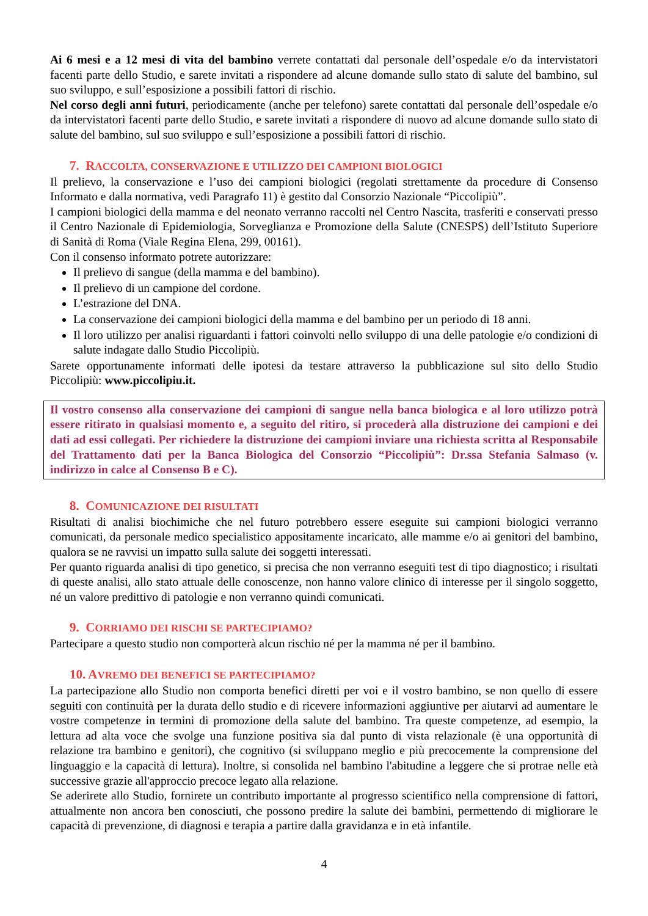Ai 6 mesi e a 12 mesi di vita del bambino verrete contattati dal personale dell’ospedale e/o da intervistatori facenti parte dello Studio, e sarete invitati a rispondere ad alcune domande sullo stato di salute del bambino, sul suo sviluppo, e sull’esposizione a possibili fattori di rischio.
Nel corso degli anni futuri, periodicamente (anche per telefono) sarete contattati dal personale dell’ospedale e/o da intervistatori facenti parte dello Studio, e sarete invitati a rispondere di nuovo ad alcune domande sullo stato di salute del bambino, sul suo sviluppo e sull’esposizione a possibili fattori di rischio.
7. RACCOLTA, CONSERVAZIONE E UTILIZZO DEI CAMPIONI BIOLOGICI
Il prelievo, la conservazione e l’uso dei campioni biologici (regolati strettamente da procedure di Consenso Informato e dalla normativa, vedi Paragrafo 11) è gestito dal Consorzio Nazionale “Piccolipiù”.
I campioni biologici della mamma e del neonato verranno raccolti nel Centro Nascita, trasferiti e conservati presso il Centro Nazionale di Epidemiologia, Sorveglianza e Promozione della Salute (CNESPS) dell’Istituto Superiore di Sanità di Roma (Viale Regina Elena, 299, 00161).
Con il consenso informato potrete autorizzare:
Il prelievo di sangue (della mamma e del bambino).
Il prelievo di un campione del cordone.
L’estrazione del DNA.
La conservazione dei campioni biologici della mamma e del bambino per un periodo di 18 anni.
Il loro utilizzo per analisi riguardanti i fattori coinvolti nello sviluppo di una delle patologie e/o condizioni di salute indagate dallo Studio Piccolipiù.
Sarete opportunamente informati delle ipotesi da testare attraverso la pubblicazione sul sito dello Studio Piccolipiù: www.piccolipiu.it.
Il vostro consenso alla conservazione dei campioni di sangue nella banca biologica e al loro utilizzo potrà essere ritirato in qualsiasi momento e, a seguito del ritiro, si procederà alla distruzione dei campioni e dei dati ad essi collegati. Per richiedere la distruzione dei campioni inviare una richiesta scritta al Responsabile del Trattamento dati per la Banca Biologica del Consorzio “Piccolipiù”: Dr.ssa Stefania Salmaso (v. indirizzo in calce al Consenso B e C).
8. COMUNICAZIONE DEI RISULTATI
Risultati di analisi biochimiche che nel futuro potrebbero essere eseguite sui campioni biologici verranno comunicati, da personale medico specialistico appositamente incaricato, alle mamme e/o ai genitori del bambino, qualora se ne ravvisi un impatto sulla salute dei soggetti interessati.
Per quanto riguarda analisi di tipo genetico, si precisa che non verranno eseguiti test di tipo diagnostico; i risultati di queste analisi, allo stato attuale delle conoscenze, non hanno valore clinico di interesse per il singolo soggetto, né un valore predittivo di patologie e non verranno quindi comunicati.
9. CORRIAMO DEI RISCHI SE PARTECIPIAMO?
Partecipare a questo studio non comporterà alcun rischio né per la mamma né per il bambino.
10. AVREMO DEI BENEFICI SE PARTECIPIAMO?
La partecipazione allo Studio non comporta benefici diretti per voi e il vostro bambino, se non quello di essere seguiti con continuità per la durata dello studio e di ricevere informazioni aggiuntive per aiutarvi ad aumentare le vostre competenze in termini di promozione della salute del bambino. Tra queste competenze, ad esempio, la lettura ad alta voce che svolge una funzione positiva sia dal punto di vista relazionale (è una opportunità di relazione tra bambino e genitori), che cognitivo (si sviluppano meglio e più precocemente la comprensione del linguaggio e la capacità di lettura). Inoltre, si consolida nel bambino l'abitudine a leggere che si protrae nelle età successive grazie all'approccio precoce legato alla relazione.
Se aderirete allo Studio, fornirete un contributo importante al progresso scientifico nella comprensione di fattori, attualmente non ancora ben conosciuti, che possono predire la salute dei bambini, permettendo di migliorare le capacità di prevenzione, di diagnosi e terapia a partire dalla gravidanza e in età infantile.
4